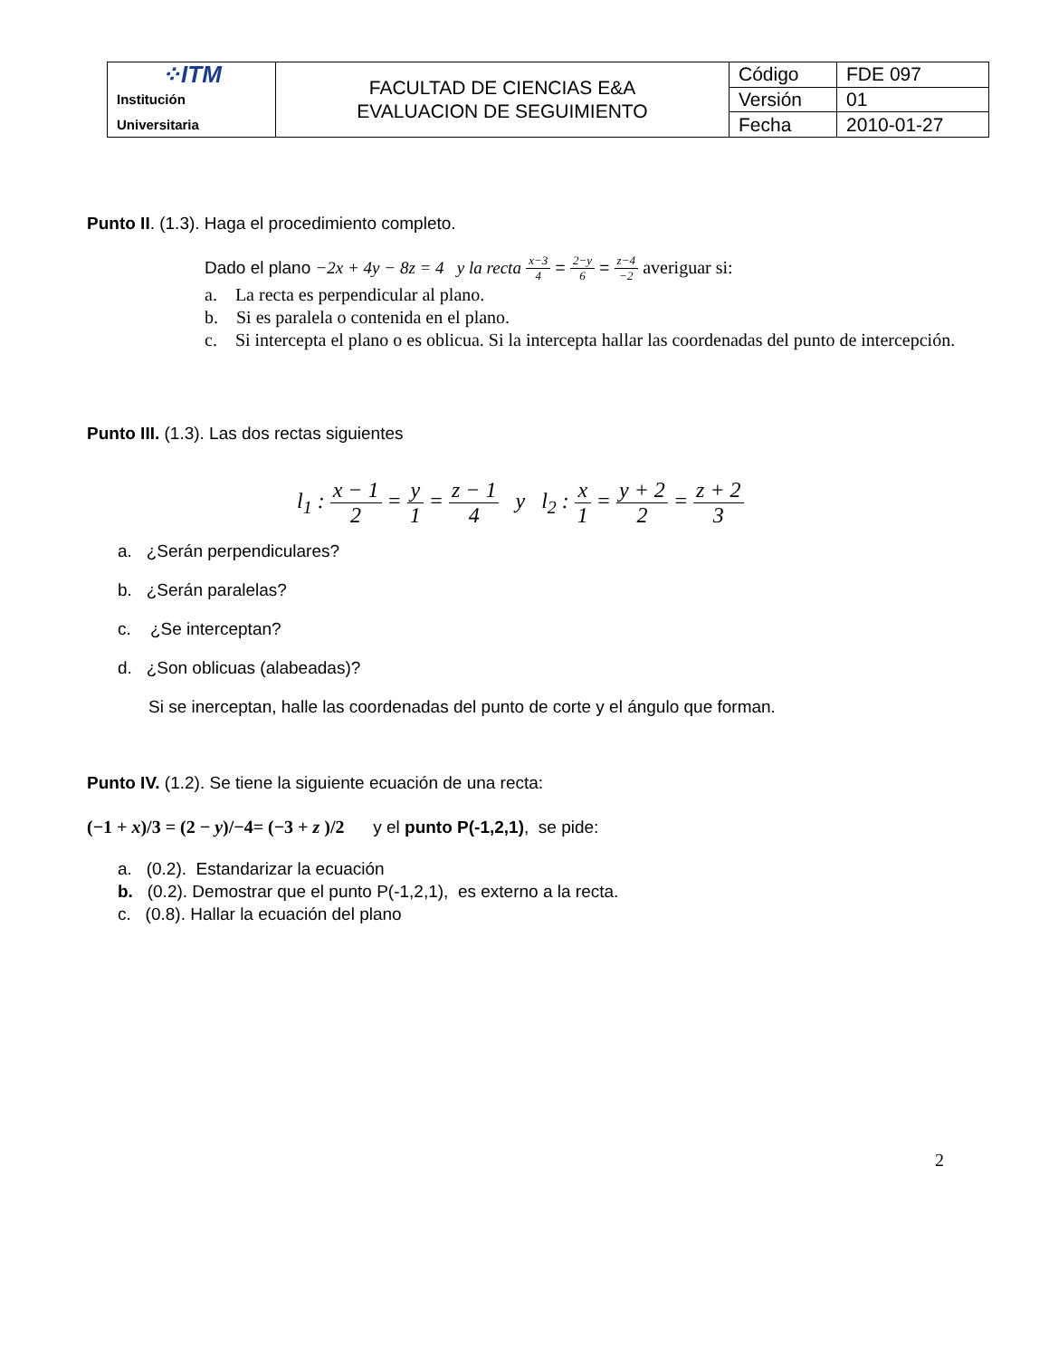| ⁘ITM Institución Universitaria | FACULTAD DE CIENCIAS E&A EVALUACION DE SEGUIMIENTO | Código | FDE 097 |
| | | Versión | 01 |
| | | Fecha | 2010-01-27 |
Punto II. (1.3). Haga el procedimiento completo.
Dado el plano −2x + 4y − 8z = 4 y la recta x−3 4 = 2−y 6 = z−4 −2 averiguar si:
a. La recta es perpendicular al plano.
b. Si es paralela o contenida en el plano.
c. Si intercepta el plano o es oblicua. Si la intercepta hallar las coordenadas del punto de intercepción.
Punto III. (1.3). Las dos rectas siguientes
l<sub>1</sub> : x − 1 2 = y 1 = z − 1 4 y l<sub>2</sub> : x 1 = y + 2 2 = z + 2 3
a. ¿Serán perpendiculares?
b. ¿Serán paralelas?
c. ¿Se interceptan?
d. ¿Son oblicuas (alabeadas)?
Si se inerceptan, halle las coordenadas del punto de corte y el ángulo que forman.
Punto IV. (1.2). Se tiene la siguiente ecuación de una recta:
(−1 + x)/3 = (2 − y)/−4= (−3 + z )/2 y el punto P(-1,2,1), se pide:
a. (0.2). Estandarizar la ecuación
b. (0.2). Demostrar que el punto P(-1,2,1), es externo a la recta.
c. (0.8). Hallar la ecuación del plano
2